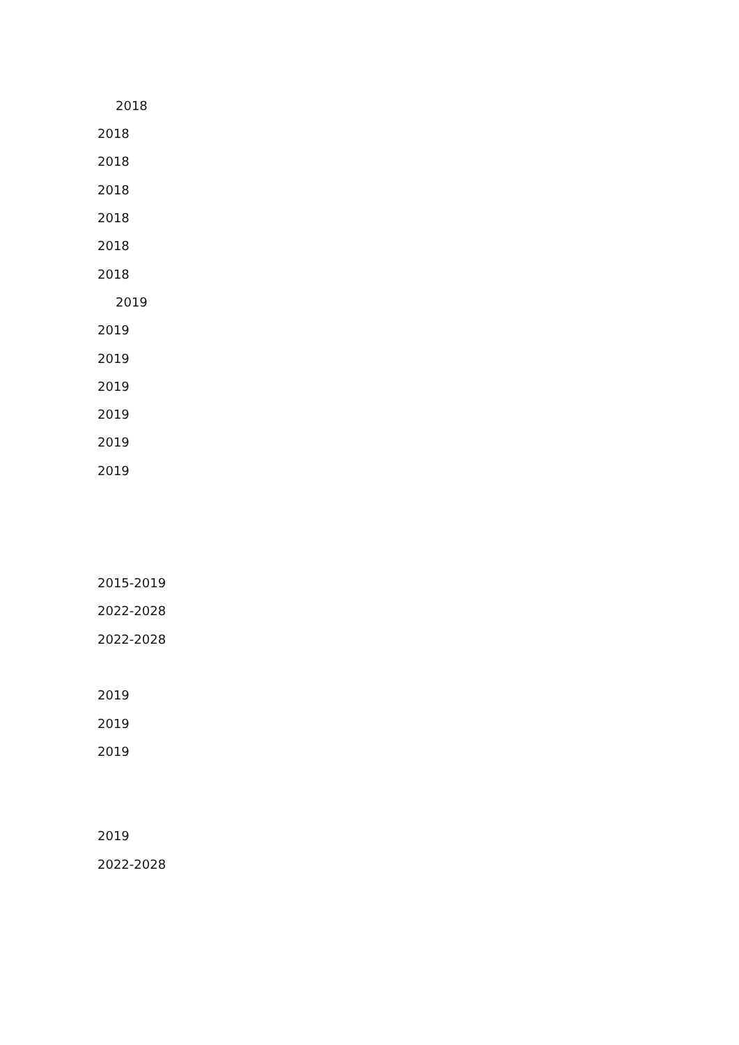2018
2018
2018
2018
2018
2018
2018
2019
2019
2019
2019
2019
2019
2019
2015-2019
2022-2028
2022-2028
2019
2019
2019
2019
2022-2028